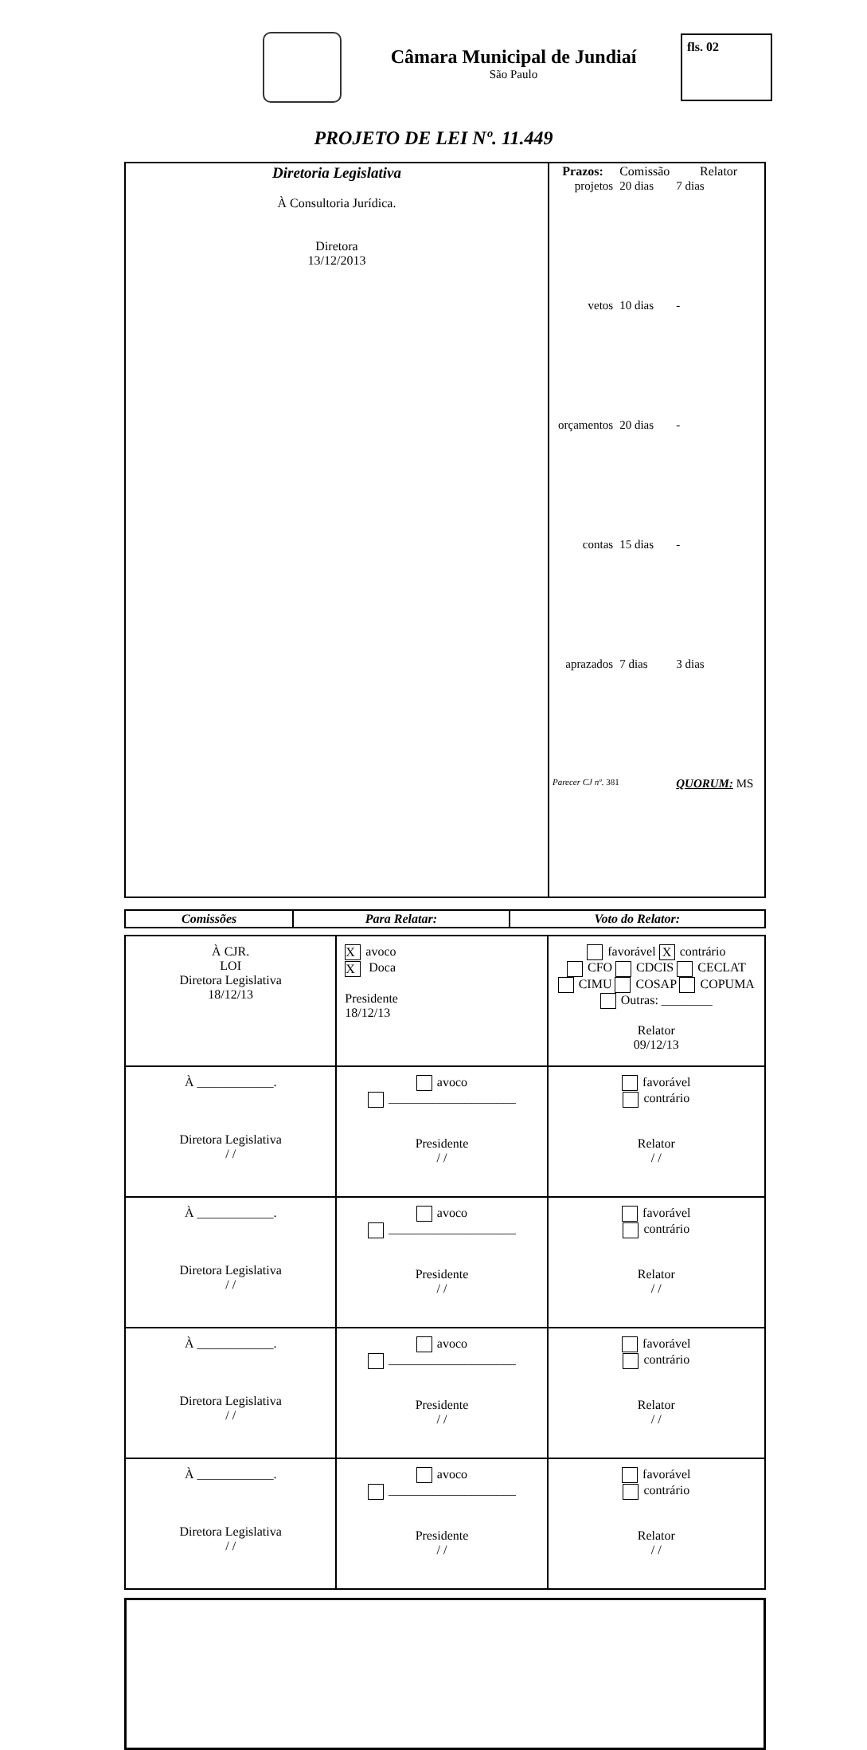Câmara Municipal de Jundiaí
São Paulo
fls. 02
PROJETO DE LEI Nº. 11.449
| Diretoria Legislativa À Consultoria Jurídica. Diretora 13/12/2013 | / Prazos: / Comissão / Relator / / --- / --- / --- / / projetos / 20 dias / 7 dias / / vetos / 10 dias / - / / orçamentos / 20 dias / - / / contas / 15 dias / - / / aprazados / 7 dias / 3 dias / / Parecer CJ nº. 381 / / QUORUM: MS / |
| Comissões | Para Relatar: | Voto do Relator: |
| --- | --- | --- |
| À CJR. LOI Diretora Legislativa 18/12/13 | X avoco X Doca Presidente 18/12/13 | favorável X contrário CFO CDCIS CECLAT CIMU COSAP COPUMA Outras: ________ Relator 09/12/13 |
| À ____________. Diretora Legislativa / / | avoco ____________________ Presidente / / | favorável contrário Relator / / |
| À ____________. Diretora Legislativa / / | avoco ____________________ Presidente / / | favorável contrário Relator / / |
| À ____________. Diretora Legislativa / / | avoco ____________________ Presidente / / | favorável contrário Relator / / |
| À ____________. Diretora Legislativa / / | avoco ____________________ Presidente / / | favorável contrário Relator / / |